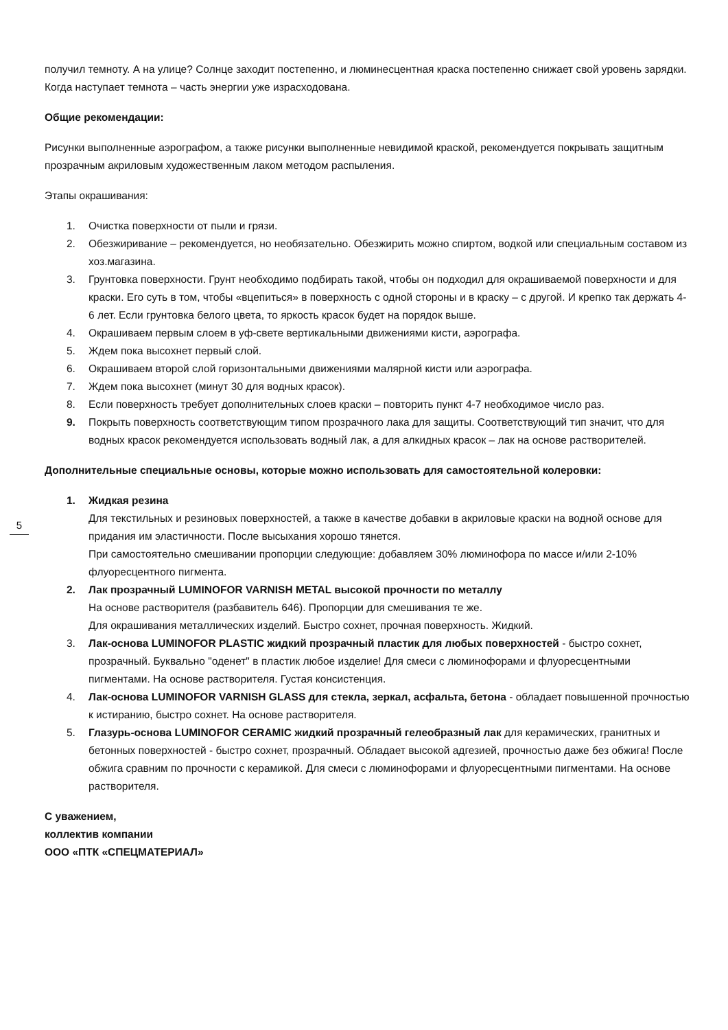получил темноту. А на улице? Солнце заходит постепенно, и люминесцентная краска постепенно снижает свой уровень зарядки. Когда наступает темнота – часть энергии уже израсходована.
Общие рекомендации:
Рисунки выполненные аэрографом, а также рисунки выполненные невидимой краской, рекомендуется покрывать защитным прозрачным акриловым художественным лаком методом распыления.
Этапы окрашивания:
1. Очистка поверхности от пыли и грязи.
2. Обезжиривание – рекомендуется, но необязательно. Обезжирить можно спиртом, водкой или специальным составом из хоз.магазина.
3. Грунтовка поверхности. Грунт необходимо подбирать такой, чтобы он подходил для окрашиваемой поверхности и для краски. Его суть в том, чтобы «вцепиться» в поверхность с одной стороны и в краску – с другой. И крепко так держать 4-6 лет. Если грунтовка белого цвета, то яркость красок будет на порядок выше.
4. Окрашиваем первым слоем в уф-свете вертикальными движениями кисти, аэрографа.
5. Ждем пока высохнет первый слой.
6. Окрашиваем второй слой горизонтальными движениями малярной кисти или аэрографа.
7. Ждем пока высохнет (минут 30 для водных красок).
8. Если поверхность требует дополнительных слоев краски – повторить пункт 4-7 необходимое число раз.
9. Покрыть поверхность соответствующим типом прозрачного лака для защиты. Соответствующий тип значит, что для водных красок рекомендуется использовать водный лак, а для алкидных красок – лак на основе растворителей.
Дополнительные специальные основы, которые можно использовать для самостоятельной колеровки:
1. Жидкая резина
Для текстильных и резиновых поверхностей, а также в качестве добавки в акриловые краски на водной основе для придания им эластичности. После высыхания хорошо тянется.
При самостоятельно смешивании пропорции следующие: добавляем 30% люминофора по массе и/или 2-10% флуоресцентного пигмента.
2. Лак прозрачный LUMINOFOR VARNISH METAL высокой прочности по металлу
На основе растворителя (разбавитель 646). Пропорции для смешивания те же.
Для окрашивания металлических изделий. Быстро сохнет, прочная поверхность. Жидкий.
3. Лак-основа LUMINOFOR PLASTIC жидкий прозрачный пластик для любых поверхностей - быстро сохнет, прозрачный. Буквально "оденет" в пластик любое изделие! Для смеси с люминофорами и флуоресцентными пигментами. На основе растворителя. Густая консистенция.
4. Лак-основа LUMINOFOR VARNISH GLASS для стекла, зеркал, асфальта, бетона - обладает повышенной прочностью к истиранию, быстро сохнет. На основе растворителя.
5. Глазурь-основа LUMINOFOR CERAMIC жидкий прозрачный гелеобразный лак для керамических, гранитных и бетонных поверхностей - быстро сохнет, прозрачный. Обладает высокой адгезией, прочностью даже без обжига! После обжига сравним по прочности с керамикой. Для смеси с люминофорами и флуоресцентными пигментами. На основе растворителя.
С уважением,
коллектив компании
ООО «ПТК «СПЕЦМАТЕРИАЛ»
5